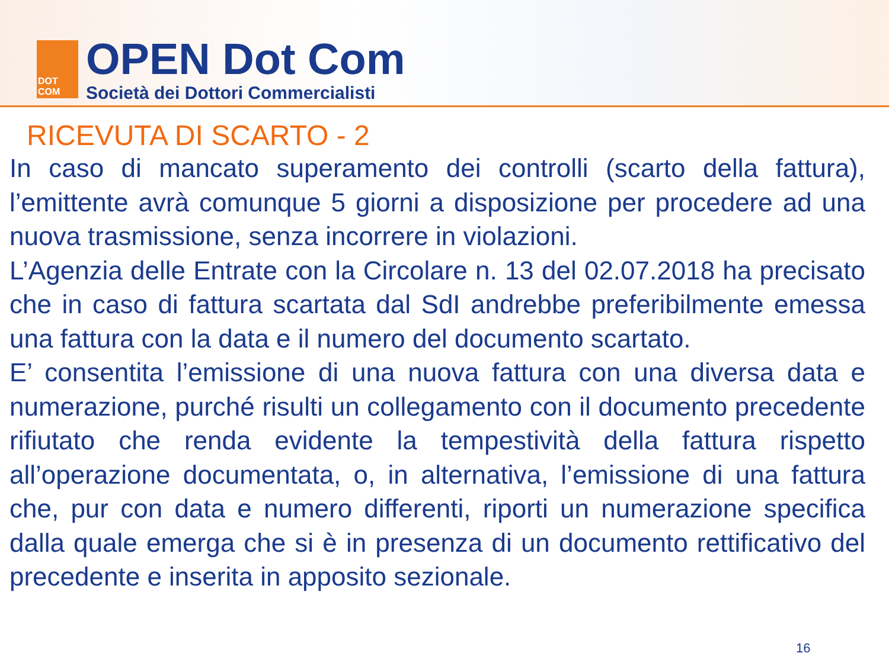DOT
COM
OPEN Dot Com
Società dei Dottori Commercialisti
RICEVUTA DI SCARTO - 2
In caso di mancato superamento dei controlli (scarto della fattura), l’emittente avrà comunque 5 giorni a disposizione per procedere ad una nuova trasmissione, senza incorrere in violazioni.
L’Agenzia delle Entrate con la Circolare n. 13 del 02.07.2018 ha precisato che in caso di fattura scartata dal SdI andrebbe preferibilmente emessa una fattura con la data e il numero del documento scartato.
E’ consentita l’emissione di una nuova fattura con una diversa data e numerazione, purché risulti un collegamento con il documento precedente rifiutato che renda evidente la tempestività della fattura rispetto all’operazione documentata, o, in alternativa, l’emissione di una fattura che, pur con data e numero differenti, riporti un numerazione specifica dalla quale emerga che si è in presenza di un documento rettificativo del precedente e inserita in apposito sezionale.
16